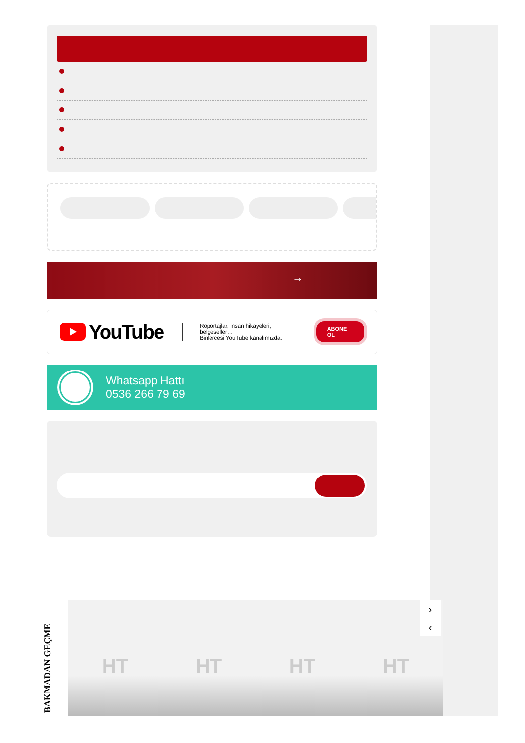→
YouTube
Röportajlar, insan hikayeleri, belgeseller…
Binlercesi YouTube kanalımızda.
ABONE OL
Whatsapp Hattı
0536 266 79 69
BAKMADAN GEÇME
HT HT HT HT
›
‹